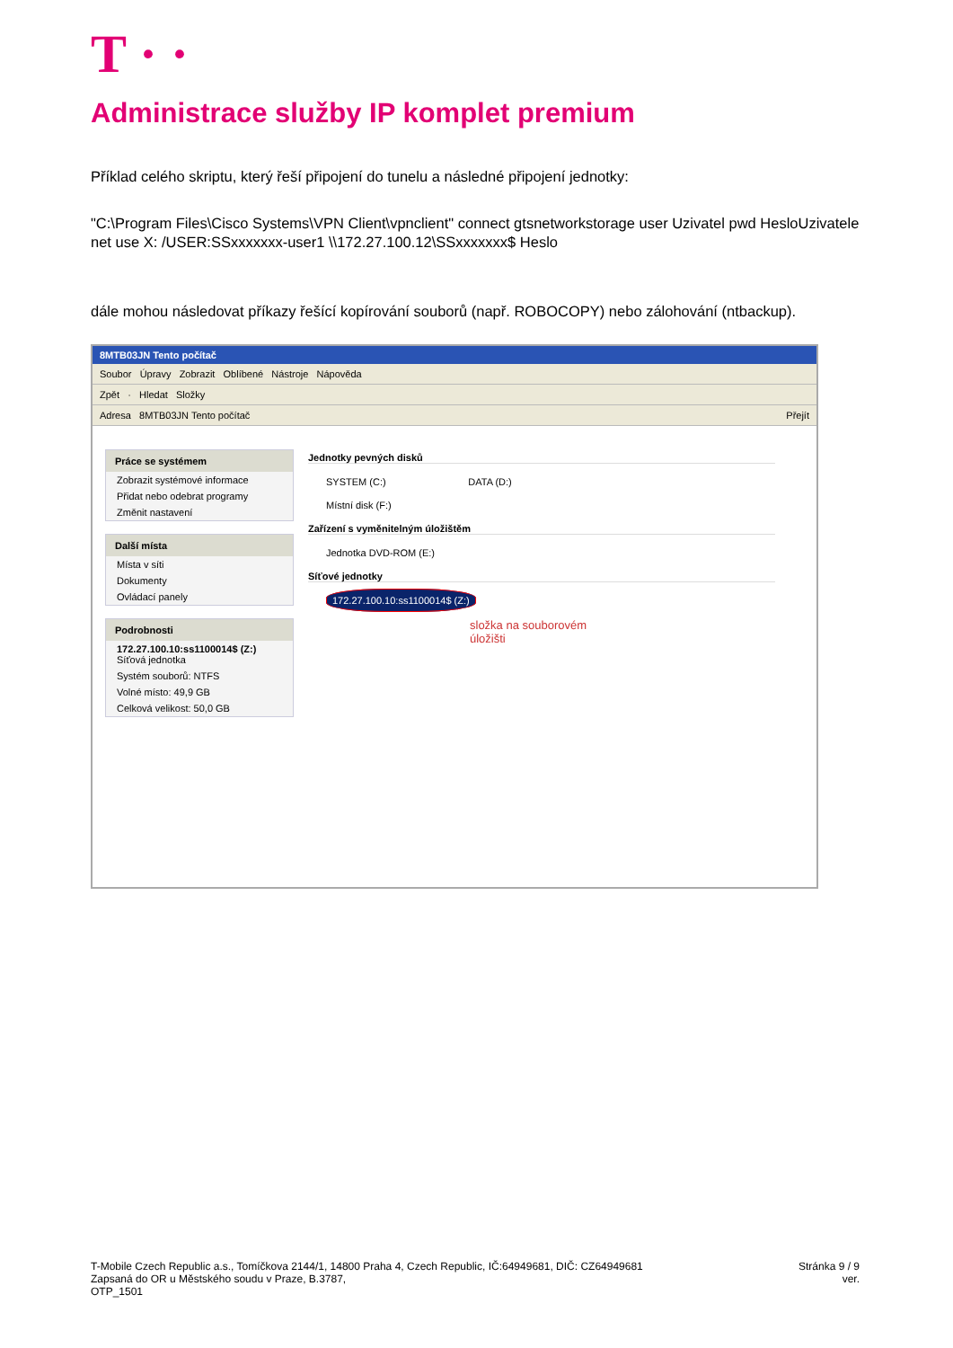T · ·
Administrace služby IP komplet premium
Příklad celého skriptu, který řeší připojení do tunelu a následné připojení jednotky:
"C:\Program Files\Cisco Systems\VPN Client\vpnclient" connect gtsnetworkstorage user Uzivatel pwd HesloUzivatele
net use X: /USER:SSxxxxxxx-user1 \\172.27.100.12\SSxxxxxxx$ Heslo
dále mohou následovat příkazy řešící kopírování souborů (např. ROBOCOPY) nebo zálohování (ntbackup).
8MTB03JN Tento počítač
Soubor Úpravy Zobrazit Oblíbené Nástroje Nápověda
Zpět · Hledat Složky
Adresa 8MTB03JN Tento počítač Přejít
Práce se systémem
Zobrazit systémové informace
Přidat nebo odebrat programy
Změnit nastavení
Další místa
Místa v síti
Dokumenty
Ovládací panely
Podrobnosti
172.27.100.10:ss1100014$ (Z:)
Síťová jednotka
Systém souborů: NTFS
Volné místo: 49,9 GB
Celková velikost: 50,0 GB
Jednotky pevných disků
SYSTEM (C:) DATA (D:)
Místní disk (F:)
Zařízení s vyměnitelným úložištěm
Jednotka DVD-ROM (E:)
Síťové jednotky
172.27.100.10:ss1100014$ (Z:)
složka na souborovém
úložišti
T-Mobile Czech Republic a.s., Tomíčkova 2144/1, 14800 Praha 4, Czech Republic, IČ:64949681, DIČ: CZ64949681
Zapsaná do OR u Městského soudu v Praze, B.3787,
OTP_1501
Stránka 9 / 9
ver.